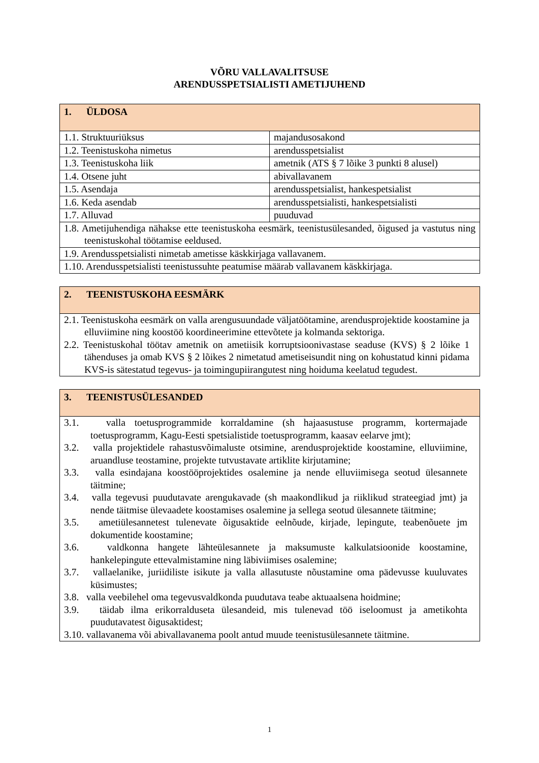VÕRU VALLAVALITSUSE
ARENDUSSPETSIALISTI AMETIJUHEND
| 1. ÜLDOSA | |
| --- | --- |
| 1.1. Struktuuriüksus | majandusosakond |
| 1.2. Teenistuskoha nimetus | arendusspetsialist |
| 1.3. Teenistuskoha liik | ametnik (ATS § 7 lõike 3 punkti 8 alusel) |
| 1.4. Otsene juht | abivallavanem |
| 1.5. Asendaja | arendusspetsialist, hankespetsialist |
| 1.6. Keda asendab | arendusspetsialisti, hankespetsialisti |
| 1.7. Alluvad | puuduvad |
| 1.8. Ametijuhendiga nähakse ette teenistuskoha eesmärk, teenistusülesanded, õigused ja vastutus ning teenistuskohal töötamise eeldused. | |
| 1.9. Arendusspetsialisti nimetab ametisse käskkirjaga vallavanem. | |
| 1.10. Arendusspetsialisti teenistussuhte peatumise määrab vallavanem käskkirjaga. | |
| 2. TEENISTUSKOHA EESMÄRK |
| --- |
| 2.1. Teenistuskoha eesmärk on valla arengusuundade väljatöötamine, arendusprojektide koostamine ja elluviimine ning koostöö koordineerimine ettevõtete ja kolmanda sektoriga. 2.2. Teenistuskohal töötav ametnik on ametiisik korruptsioonivastase seaduse (KVS) § 2 lõike 1 tähenduses ja omab KVS § 2 lõikes 2 nimetatud ametiseisundit ning on kohustatud kinni pidama KVS-is sätestatud tegevus- ja toimingupiirangutest ning hoiduma keelatud tegudest. |
| 3. TEENISTUSÜLESANDED |
| --- |
| 3.1. valla toetusprogrammide korraldamine (sh hajaasustuse programm, kortermajade toetusprogramm, Kagu-Eesti spetsialistide toetusprogramm, kaasav eelarve jmt); 3.2. valla projektidele rahastusvõimaluste otsimine, arendusprojektide koostamine, elluviimine, aruandluse teostamine, projekte tutvustavate artiklite kirjutamine; 3.3. valla esindajana koostööprojektides osalemine ja nende elluviimisega seotud ülesannete täitmine; 3.4. valla tegevusi puudutavate arengukavade (sh maakondlikud ja riiklikud strateegiad jmt) ja nende täitmise ülevaadete koostamises osalemine ja sellega seotud ülesannete täitmine; 3.5. ametiülesannetest tulenevate õigusaktide eelnõude, kirjade, lepingute, teabenõuete jm dokumentide koostamine; 3.6. valdkonna hangete lähteülesannete ja maksumuste kalkulatsioonide koostamine, hankelepingute ettevalmistamine ning läbiviimises osalemine; 3.7. vallaelanike, juriidiliste isikute ja valla allasutuste nõustamine oma pädevusse kuuluvates küsimustes; 3.8. valla veebilehel oma tegevusvaldkonda puudutava teabe aktuaalsena hoidmine; 3.9. täidab ilma erikorralduseta ülesandeid, mis tulenevad töö iseloomust ja ametikohta puudutavatest õigusaktidest; 3.10. vallavanema või abivallavanema poolt antud muude teenistusülesannete täitmine. |
1